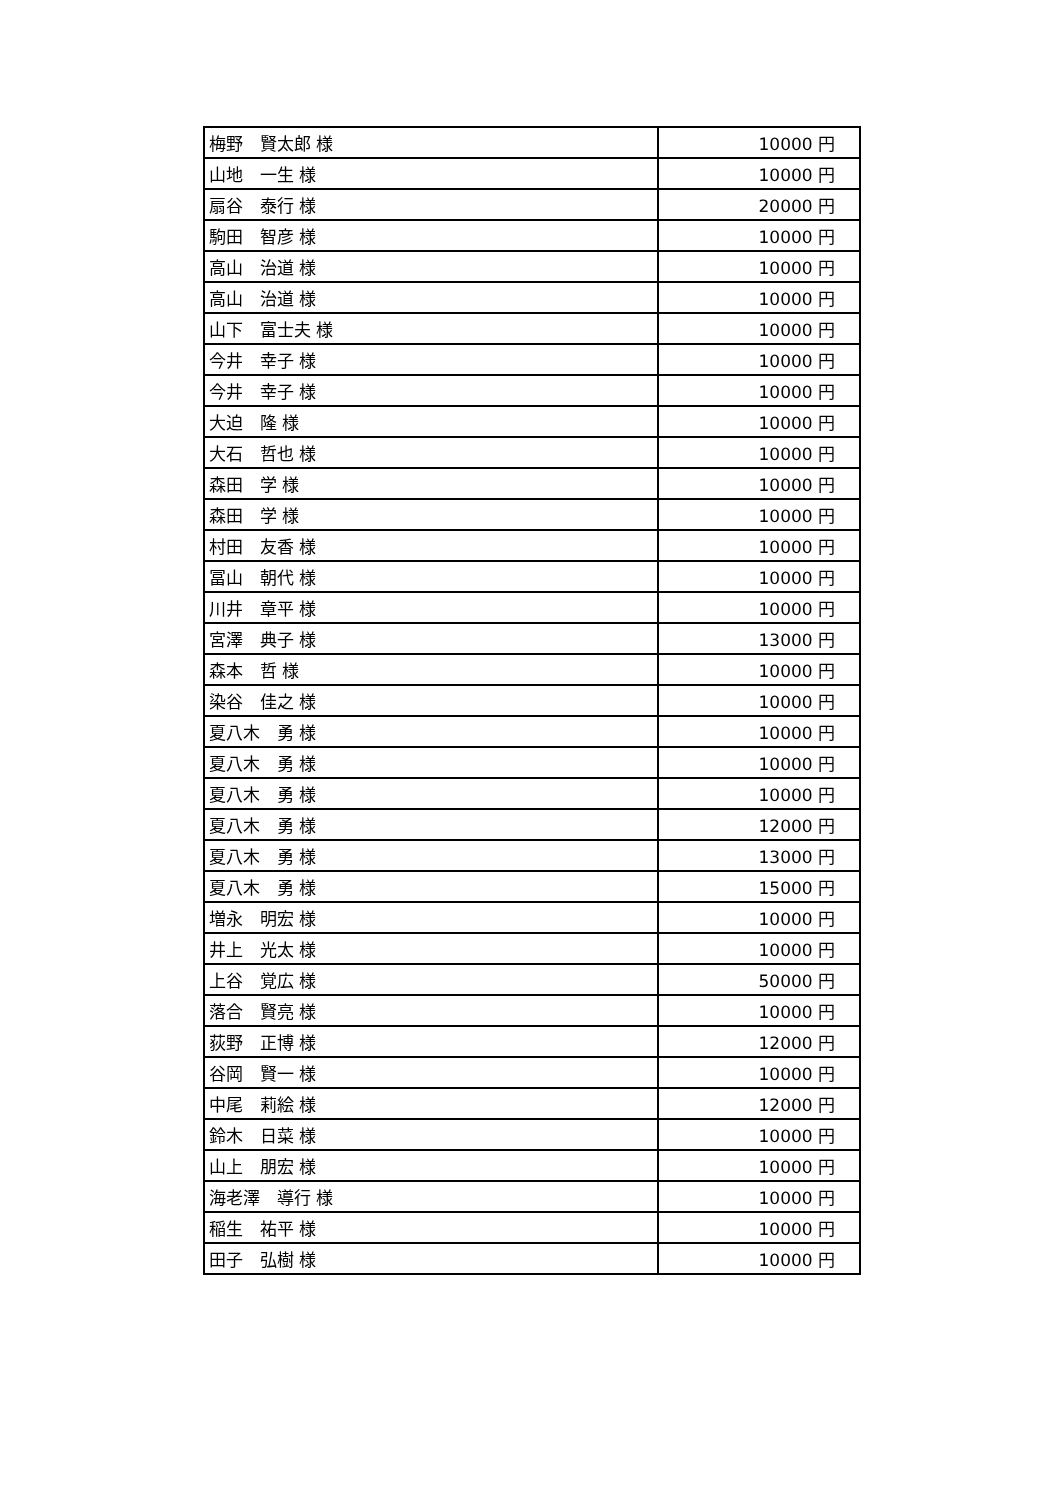| 梅野 賢太郎 様 | 10000 円 |
| 山地 一生 様 | 10000 円 |
| 扇谷 泰行 様 | 20000 円 |
| 駒田 智彦 様 | 10000 円 |
| 高山 治道 様 | 10000 円 |
| 高山 治道 様 | 10000 円 |
| 山下 富士夫 様 | 10000 円 |
| 今井 幸子 様 | 10000 円 |
| 今井 幸子 様 | 10000 円 |
| 大迫 隆 様 | 10000 円 |
| 大石 哲也 様 | 10000 円 |
| 森田 学 様 | 10000 円 |
| 森田 学 様 | 10000 円 |
| 村田 友香 様 | 10000 円 |
| 冨山 朝代 様 | 10000 円 |
| 川井 章平 様 | 10000 円 |
| 宮澤 典子 様 | 13000 円 |
| 森本 哲 様 | 10000 円 |
| 染谷 佳之 様 | 10000 円 |
| 夏八木 勇 様 | 10000 円 |
| 夏八木 勇 様 | 10000 円 |
| 夏八木 勇 様 | 10000 円 |
| 夏八木 勇 様 | 12000 円 |
| 夏八木 勇 様 | 13000 円 |
| 夏八木 勇 様 | 15000 円 |
| 増永 明宏 様 | 10000 円 |
| 井上 光太 様 | 10000 円 |
| 上谷 覚広 様 | 50000 円 |
| 落合 賢亮 様 | 10000 円 |
| 荻野 正博 様 | 12000 円 |
| 谷岡 賢一 様 | 10000 円 |
| 中尾 莉絵 様 | 12000 円 |
| 鈴木 日菜 様 | 10000 円 |
| 山上 朋宏 様 | 10000 円 |
| 海老澤 導行 様 | 10000 円 |
| 稲生 祐平 様 | 10000 円 |
| 田子 弘樹 様 | 10000 円 |